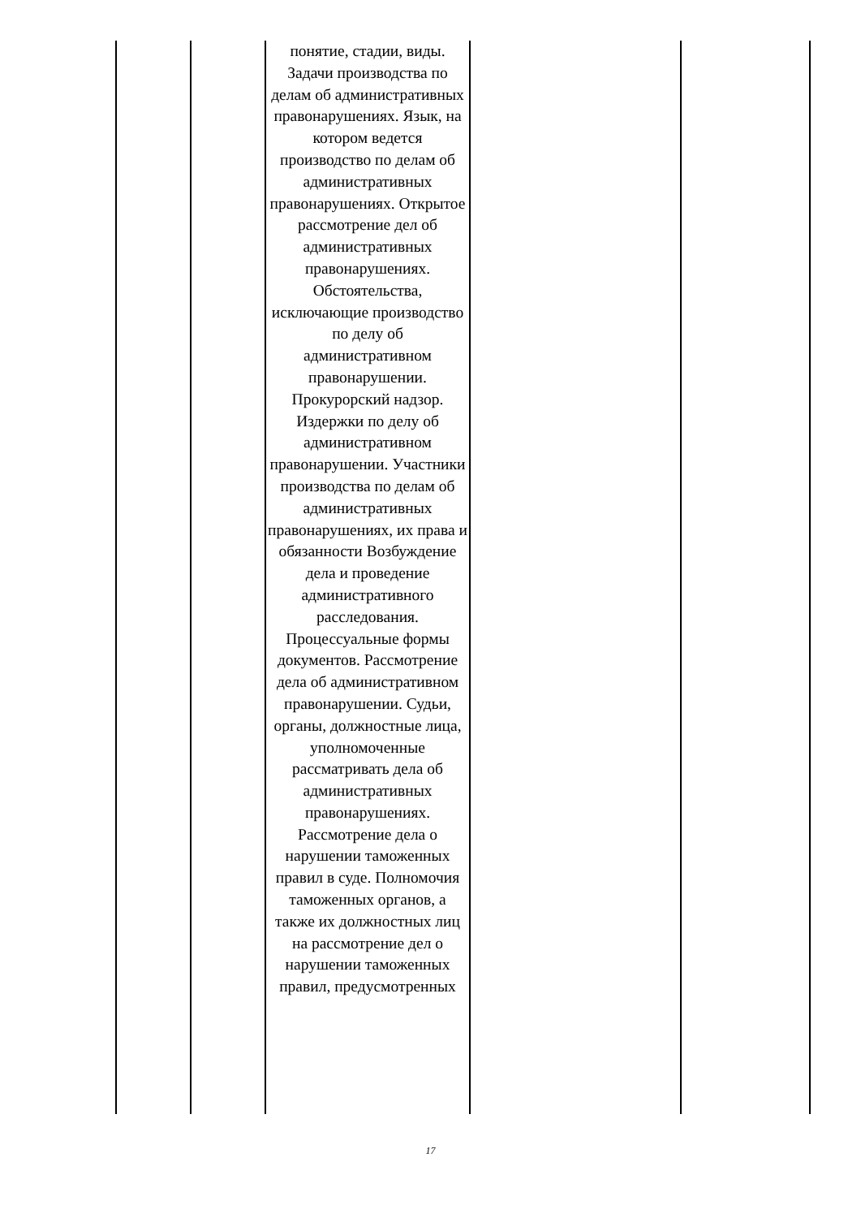| | | понятие, стадии, виды. Задачи производства по делам об административных правонарушениях. Язык, на котором ведется производство по делам об административных правонарушениях. Открытое рассмотрение дел об административных правонарушениях. Обстоятельства, исключающие производство по делу об административном правонарушении. Прокурорский надзор. Издержки по делу об административном правонарушении. Участники производства по делам об административных правонарушениях, их права и обязанности Возбуждение дела и проведение административного расследования. Процессуальные формы документов. Рассмотрение дела об административном правонарушении. Судьи, органы, должностные лица, уполномоченные рассматривать дела об административных правонарушениях. Рассмотрение дела о нарушении таможенных правил в суде. Полномочия таможенных органов, а также их должностных лиц на рассмотрение дел о нарушении таможенных правил, предусмотренных | | |
17